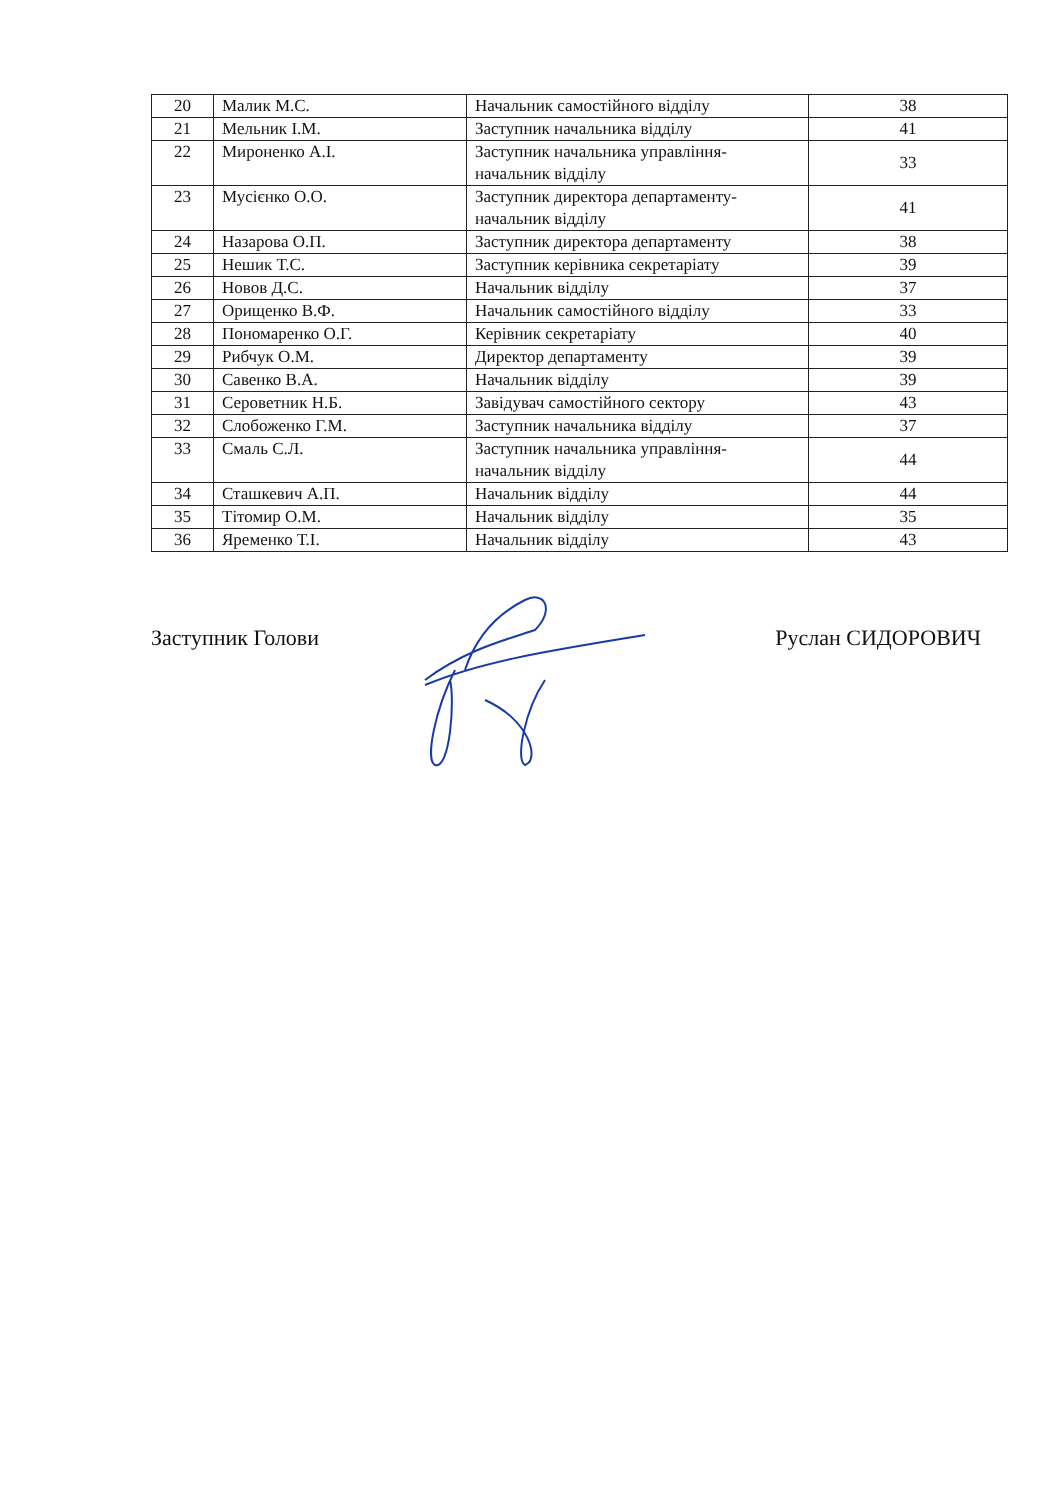| 20 | Малик М.С. | Начальник самостійного відділу | 38 |
| 21 | Мельник І.М. | Заступник начальника відділу | 41 |
| 22 | Мироненко А.І. | Заступник начальника управління-начальник відділу | 33 |
| 23 | Мусієнко О.О. | Заступник директора департаменту-начальник відділу | 41 |
| 24 | Назарова О.П. | Заступник директора департаменту | 38 |
| 25 | Нешик Т.С. | Заступник керівника секретаріату | 39 |
| 26 | Новов Д.С. | Начальник відділу | 37 |
| 27 | Орищенко В.Ф. | Начальник самостійного відділу | 33 |
| 28 | Пономаренко О.Г. | Керівник секретаріату | 40 |
| 29 | Рибчук О.М. | Директор департаменту | 39 |
| 30 | Савенко В.А. | Начальник відділу | 39 |
| 31 | Сероветник Н.Б. | Завідувач самостійного сектору | 43 |
| 32 | Слобоженко Г.М. | Заступник начальника відділу | 37 |
| 33 | Смаль С.Л. | Заступник начальника управління-начальник відділу | 44 |
| 34 | Сташкевич А.П. | Начальник відділу | 44 |
| 35 | Тітомир О.М. | Начальник відділу | 35 |
| 36 | Яременко Т.І. | Начальник відділу | 43 |
Заступник Голови Руслан СИДОРОВИЧ